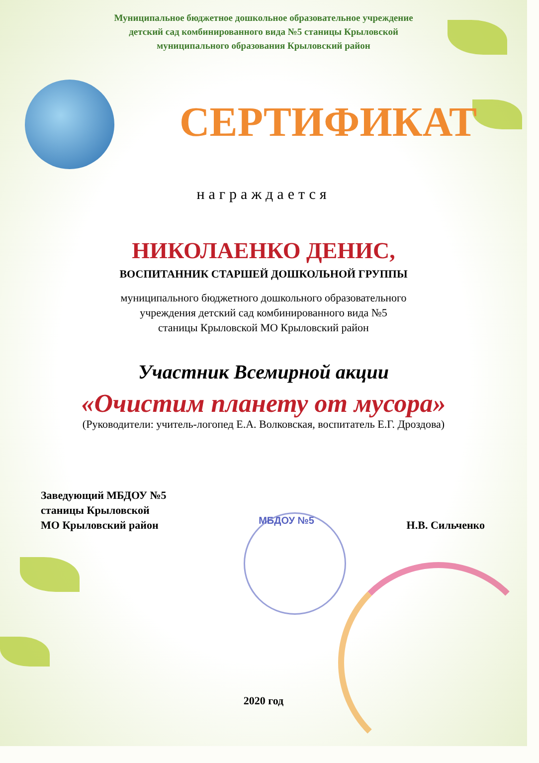Муниципальное бюджетное дошкольное образовательное учреждение
детский сад комбинированного вида №5 станицы Крыловской
муниципального образования Крыловский район
СЕРТИФИКАТ
награждается
НИКОЛАЕНКО ДЕНИС,
ВОСПИТАННИК СТАРШЕЙ ДОШКОЛЬНОЙ ГРУППЫ
муниципального бюджетного дошкольного образовательного
учреждения детский сад комбинированного вида №5
станицы Крыловской МО Крыловский район
Участник Всемирной акции
«Очистим планету от мусора»
(Руководители: учитель-логопед Е.А. Волковская, воспитатель Е.Г. Дроздова)
Заведующий МБДОУ №5
станицы Крыловской
МО Крыловский район
МБДОУ №5
Н.В. Сильченко
2020 год